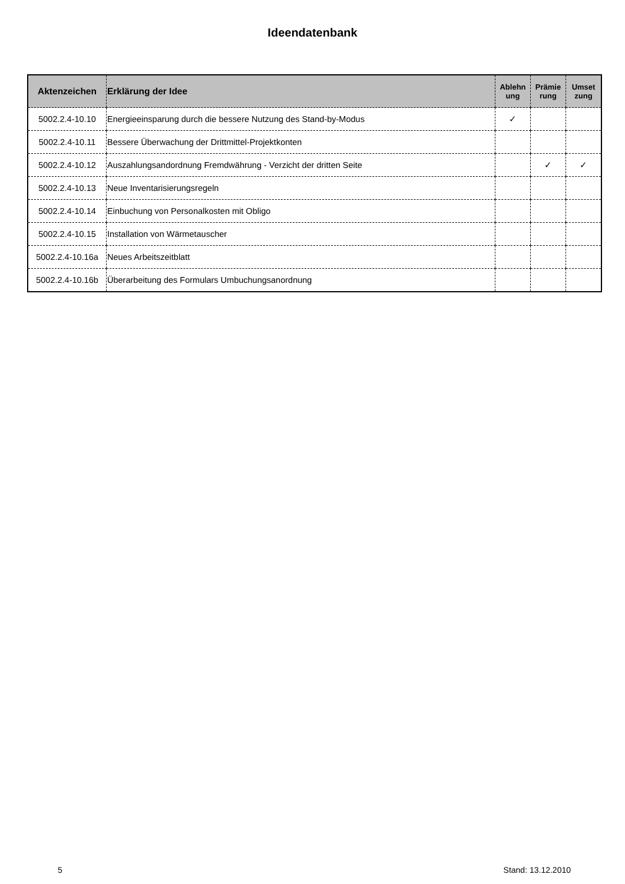Ideendatenbank
| Aktenzeichen | Erklärung der Idee | Ablehn ung | Prämie rung | Umset zung |
| --- | --- | --- | --- | --- |
| 5002.2.4-10.10 | Energieeinsparung durch die bessere Nutzung des Stand-by-Modus | ✓ | | |
| 5002.2.4-10.11 | Bessere Überwachung der Drittmittel-Projektkonten | | | |
| 5002.2.4-10.12 | Auszahlungsandordnung Fremdwährung - Verzicht der dritten Seite | | ✓ | ✓ |
| 5002.2.4-10.13 | Neue Inventarisierungsregeln | | | |
| 5002.2.4-10.14 | Einbuchung von Personalkosten mit Obligo | | | |
| 5002.2.4-10.15 | Installation von Wärmetauscher | | | |
| 5002.2.4-10.16a | Neues Arbeitszeitblatt | | | |
| 5002.2.4-10.16b | Überarbeitung des Formulars Umbuchungsanordnung | | | |
5 Stand: 13.12.2010